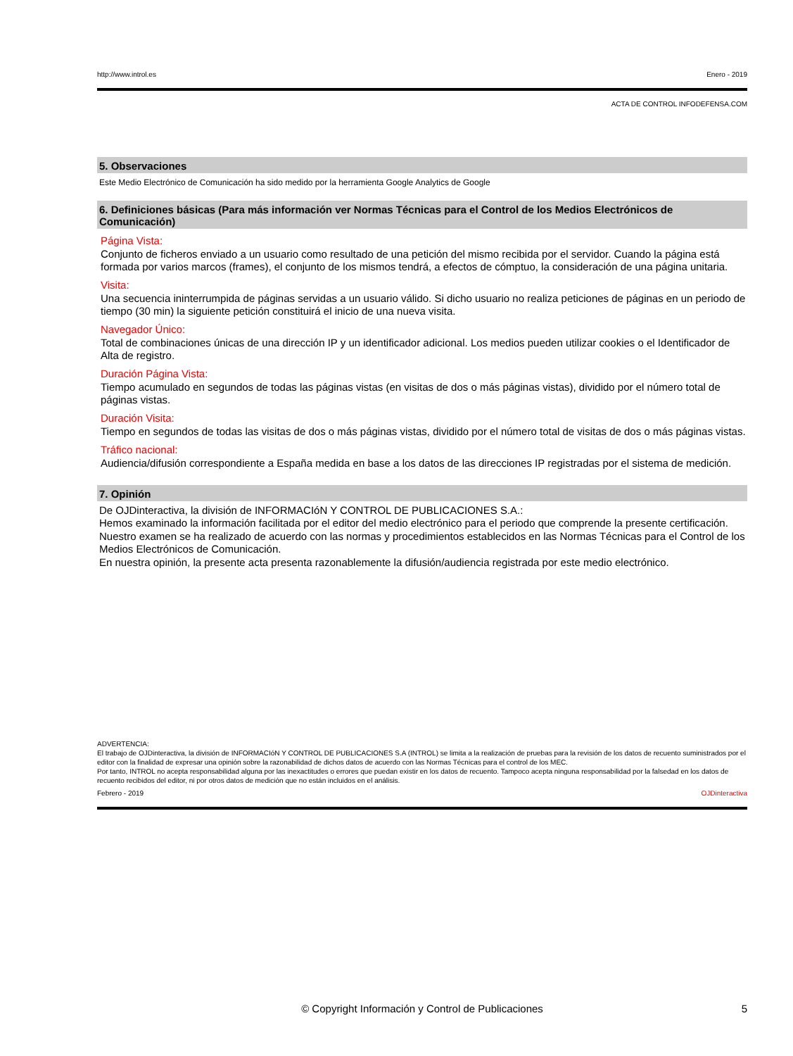http://www.introl.es Enero - 2019
ACTA DE CONTROL INFODEFENSA.COM
5. Observaciones
Este Medio Electrónico de Comunicación ha sido medido por la herramienta Google Analytics de Google
6. Definiciones básicas (Para más información ver Normas Técnicas para el Control de los Medios Electrónicos de Comunicación)
Página Vista:
Conjunto de ficheros enviado a un usuario como resultado de una petición del mismo recibida por el servidor. Cuando la página está formada por varios marcos (frames), el conjunto de los mismos tendrá, a efectos de cómptuo, la consideración de una página unitaria.
Visita:
Una secuencia ininterrumpida de páginas servidas a un usuario válido. Si dicho usuario no realiza peticiones de páginas en un periodo de tiempo (30 min) la siguiente petición constituirá el inicio de una nueva visita.
Navegador Único:
Total de combinaciones únicas de una dirección IP y un identificador adicional. Los medios pueden utilizar cookies o el Identificador de Alta de registro.
Duración Página Vista:
Tiempo acumulado en segundos de todas las páginas vistas (en visitas de dos o más páginas vistas), dividido por el número total de páginas vistas.
Duración Visita:
Tiempo en segundos de todas las visitas de dos o más páginas vistas, dividido por el número total de visitas de dos o más páginas vistas.
Tráfico nacional:
Audiencia/difusión correspondiente a España medida en base a los datos de las direcciones IP registradas por el sistema de medición.
7. Opinión
De OJDinteractiva, la división de INFORMACIóN Y CONTROL DE PUBLICACIONES S.A.:
Hemos examinado la información facilitada por el editor del medio electrónico para el periodo que comprende la presente certificación. Nuestro examen se ha realizado de acuerdo con las normas y procedimientos establecidos en las Normas Técnicas para el Control de los Medios Electrónicos de Comunicación.
En nuestra opinión, la presente acta presenta razonablemente la difusión/audiencia registrada por este medio electrónico.
ADVERTENCIA:
El trabajo de OJDinteractiva, la división de INFORMACIóN Y CONTROL DE PUBLICACIONES S.A (INTROL) se limita a la realización de pruebas para la revisión de los datos de recuento suministrados por el editor con la finalidad de expresar una opinión sobre la razonabilidad de dichos datos de acuerdo con las Normas Técnicas para el control de los MEC.
Por tanto, INTROL no acepta responsabilidad alguna por las inexactitudes o errores que puedan existir en los datos de recuento. Tampoco acepta ninguna responsabilidad por la falsedad en los datos de recuento recibidos del editor, ni por otros datos de medición que no están incluidos en el análisis.
Febrero - 2019 OJDinteractiva
© Copyright Información y Control de Publicaciones 5